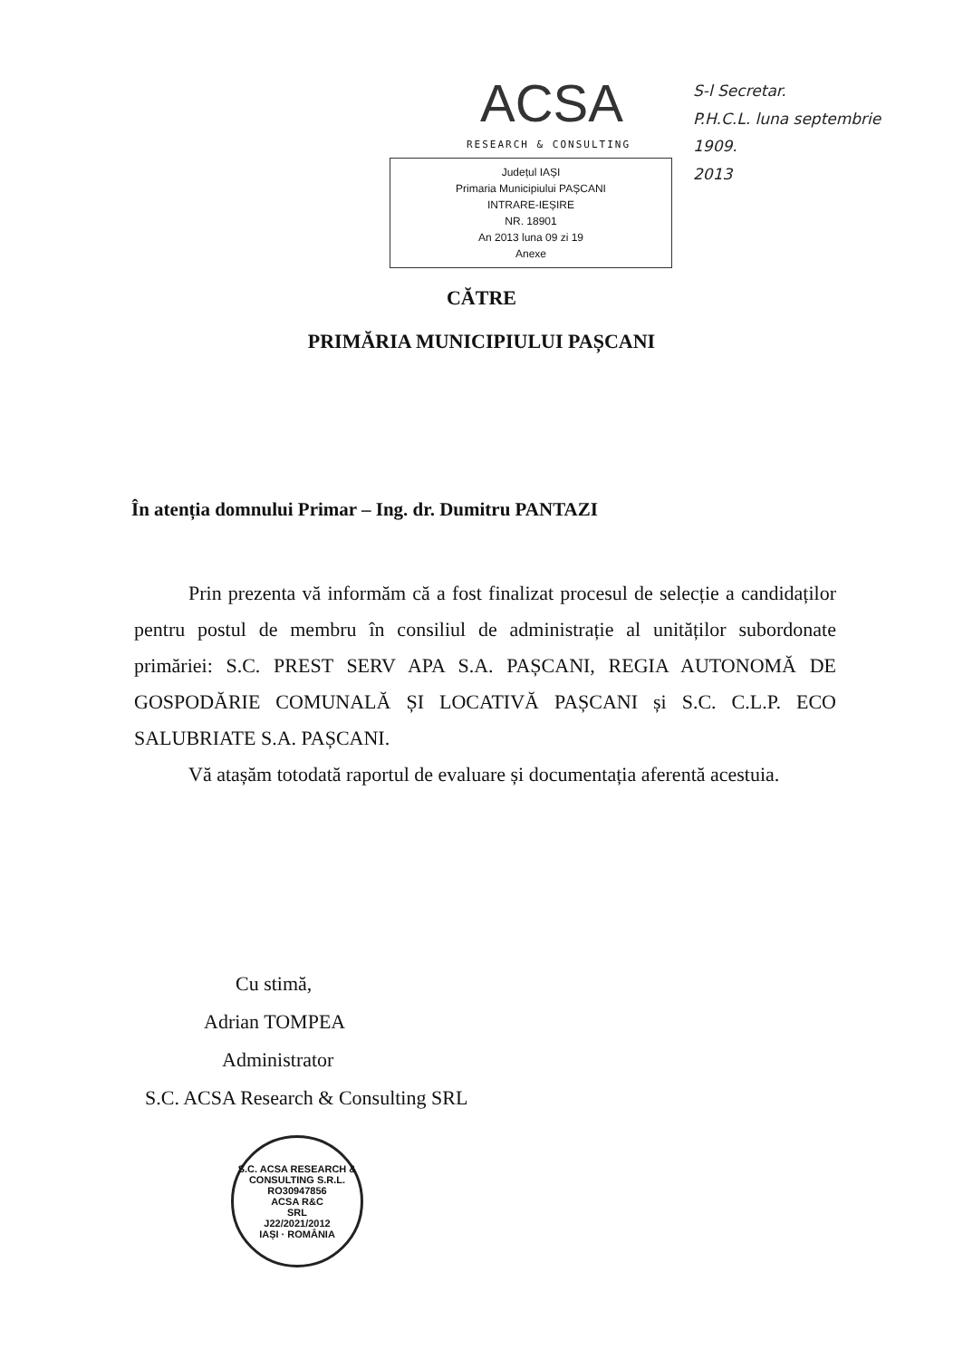ACSA
RESEARCH & CONSULTING
Județul IAȘI
Primaria Municipiului PAȘCANI
INTRARE-IEȘIRE
NR. 18901
An 2013 luna 09 zi 19
Anexe
S-l Secretar.
P.H.C.L. luna septembrie
1909.
2013
CĂTRE
PRIMĂRIA MUNICIPIULUI PAȘCANI
În atenția domnului Primar – Ing. dr. Dumitru PANTAZI
Prin prezenta vă informăm că a fost finalizat procesul de selecție a candidaților pentru postul de membru în consiliul de administrație al unităților subordonate primăriei: S.C. PREST SERV APA S.A. PAȘCANI, REGIA AUTONOMĂ DE GOSPODĂRIE COMUNALĂ ȘI LOCATIVĂ PAȘCANI și S.C. C.L.P. ECO SALUBRIATE S.A. PAȘCANI.
Vă atașăm totodată raportul de evaluare și documentația aferentă acestuia.
Cu stimă,
Adrian TOMPEA
Administrator
S.C. ACSA Research & Consulting SRL
S.C. ACSA RESEARCH & CONSULTING S.R.L.
RO30947856
ACSA R&C
SRL
J22/2021/2012
IAȘI · ROMÂNIA